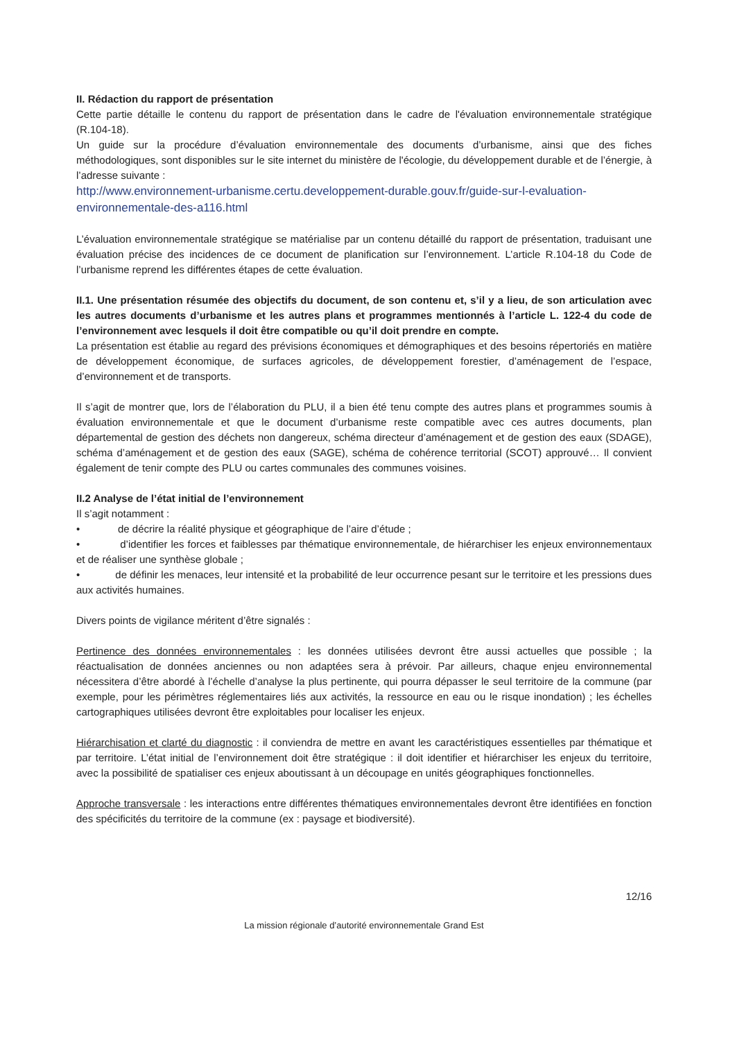II. Rédaction du rapport de présentation
Cette partie détaille le contenu du rapport de présentation dans le cadre de l'évaluation environnementale stratégique (R.104-18).
Un guide sur la procédure d’évaluation environnementale des documents d’urbanisme, ainsi que des fiches méthodologiques, sont disponibles sur le site internet du ministère de l'écologie, du développement durable et de l’énergie, à l’adresse suivante :
http://www.environnement-urbanisme.certu.developpement-durable.gouv.fr/guide-sur-l-evaluation-environnementale-des-a116.html
L’évaluation environnementale stratégique se matérialise par un contenu détaillé du rapport de présentation, traduisant une évaluation précise des incidences de ce document de planification sur l’environnement. L’article R.104-18 du Code de l’urbanisme reprend les différentes étapes de cette évaluation.
II.1. Une présentation résumée des objectifs du document, de son contenu et, s’il y a lieu, de son articulation avec les autres documents d’urbanisme et les autres plans et programmes mentionnés à l’article L. 122-4 du code de l’environnement avec lesquels il doit être compatible ou qu’il doit prendre en compte.
La présentation est établie au regard des prévisions économiques et démographiques et des besoins répertoriés en matière de développement économique, de surfaces agricoles, de développement forestier, d’aménagement de l’espace, d’environnement et de transports.
Il s’agit de montrer que, lors de l’élaboration du PLU, il a bien été tenu compte des autres plans et programmes soumis à évaluation environnementale et que le document d’urbanisme reste compatible avec ces autres documents, plan départemental de gestion des déchets non dangereux, schéma directeur d’aménagement et de gestion des eaux (SDAGE), schéma d’aménagement et de gestion des eaux (SAGE), schéma de cohérence territorial (SCOT) approuvé… Il convient également de tenir compte des PLU ou cartes communales des communes voisines.
II.2 Analyse de l’état initial de l’environnement
Il s’agit notamment :
• de décrire la réalité physique et géographique de l’aire d’étude ;
• d’identifier les forces et faiblesses par thématique environnementale, de hiérarchiser les enjeux environnementaux et de réaliser une synthèse globale ;
• de définir les menaces, leur intensité et la probabilité de leur occurrence pesant sur le territoire et les pressions dues aux activités humaines.
Divers points de vigilance méritent d’être signalés :
Pertinence des données environnementales : les données utilisées devront être aussi actuelles que possible ; la réactualisation de données anciennes ou non adaptées sera à prévoir. Par ailleurs, chaque enjeu environnemental nécessitera d’être abordé à l’échelle d’analyse la plus pertinente, qui pourra dépasser le seul territoire de la commune (par exemple, pour les périmètres réglementaires liés aux activités, la ressource en eau ou le risque inondation) ; les échelles cartographiques utilisées devront être exploitables pour localiser les enjeux.
Hiérarchisation et clarté du diagnostic : il conviendra de mettre en avant les caractéristiques essentielles par thématique et par territoire. L’état initial de l’environnement doit être stratégique : il doit identifier et hiérarchiser les enjeux du territoire, avec la possibilité de spatialiser ces enjeux aboutissant à un découpage en unités géographiques fonctionnelles.
Approche transversale : les interactions entre différentes thématiques environnementales devront être identifiées en fonction des spécificités du territoire de la commune (ex : paysage et biodiversité).
12/16
La mission régionale d’autorité environnementale Grand Est